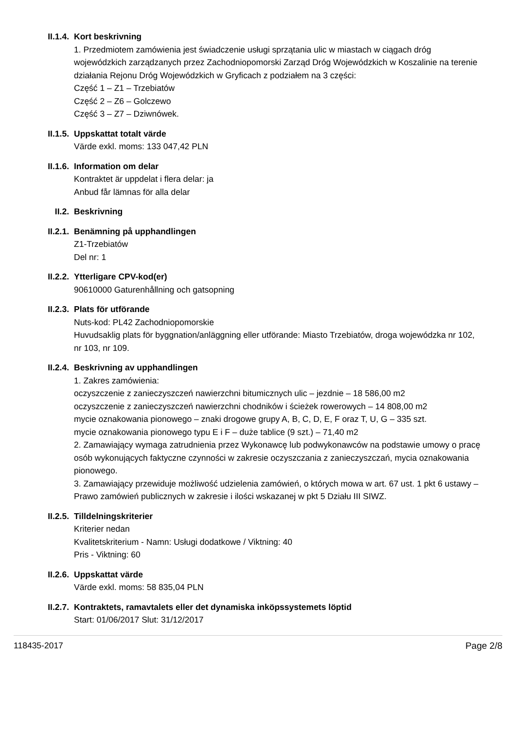II.1.4. Kort beskrivning
1. Przedmiotem zamówienia jest świadczenie usługi sprzątania ulic w miastach w ciągach dróg wojewódzkich zarządzanych przez Zachodniopomorski Zarząd Dróg Wojewódzkich w Koszalinie na terenie działania Rejonu Dróg Wojewódzkich w Gryficach z podziałem na 3 części:
Część 1 – Z1 – Trzebiatów
Część 2 – Z6 – Golczewo
Część 3 – Z7 – Dziwnówek.
II.1.5. Uppskattat totalt värde
Värde exkl. moms: 133 047,42 PLN
II.1.6. Information om delar
Kontraktet är uppdelat i flera delar: ja
Anbud får lämnas för alla delar
II.2. Beskrivning
II.2.1. Benämning på upphandlingen
Z1-Trzebiatów
Del nr: 1
II.2.2. Ytterligare CPV-kod(er)
90610000 Gaturenhållning och gatsopning
II.2.3. Plats för utförande
Nuts-kod: PL42 Zachodniopomorskie
Huvudsaklig plats för byggnation/anläggning eller utförande: Miasto Trzebiatów, droga wojewódzka nr 102, nr 103, nr 109.
II.2.4. Beskrivning av upphandlingen
1. Zakres zamówienia:
oczyszczenie z zanieczyszczeń nawierzchni bitumicznych ulic – jezdnie – 18 586,00 m2
oczyszczenie z zanieczyszczeń nawierzchni chodników i ścieżek rowerowych – 14 808,00 m2
mycie oznakowania pionowego – znaki drogowe grupy A, B, C, D, E, F oraz T, U, G – 335 szt.
mycie oznakowania pionowego typu E i F – duże tablice (9 szt.) – 71,40 m2
2. Zamawiający wymaga zatrudnienia przez Wykonawcę lub podwykonawców na podstawie umowy o pracę osób wykonujących faktyczne czynności w zakresie oczyszczania z zanieczyszczań, mycia oznakowania pionowego.
3. Zamawiający przewiduje możliwość udzielenia zamówień, o których mowa w art. 67 ust. 1 pkt 6 ustawy –Prawo zamówień publicznych w zakresie i ilości wskazanej w pkt 5 Działu III SIWZ.
II.2.5. Tilldelningskriterier
Kriterier nedan
Kvalitetskriterium - Namn: Usługi dodatkowe / Viktning: 40
Pris - Viktning: 60
II.2.6. Uppskattat värde
Värde exkl. moms: 58 835,04 PLN
II.2.7. Kontraktets, ramavtalets eller det dynamiska inköpssystemets löptid
Start: 01/06/2017 Slut: 31/12/2017
118435-2017 Page 2/8